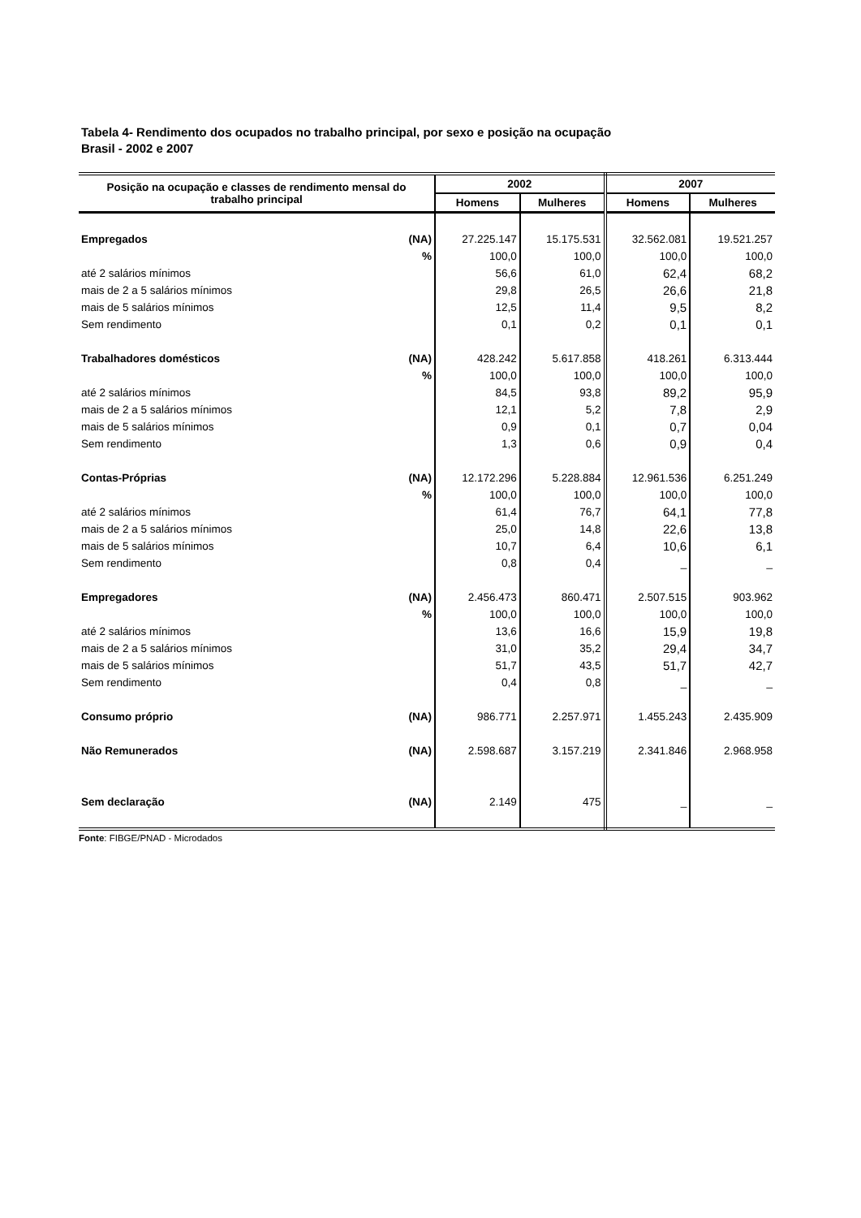Tabela 4- Rendimento dos ocupados no trabalho principal, por sexo e posição na ocupação
Brasil - 2002 e 2007
| Posição na ocupação e classes de rendimento mensal do trabalho principal | | 2002 | | 2007 | |
| --- | --- | --- | --- | --- | --- |
| | | Homens | Mulheres | Homens | Mulheres |
| Empregados | (NA) | 27.225.147 | 15.175.531 | 32.562.081 | 19.521.257 |
| | % | 100,0 | 100,0 | 100,0 | 100,0 |
| até 2 salários mínimos | | 56,6 | 61,0 | 62,4 | 68,2 |
| mais de 2 a 5 salários mínimos | | 29,8 | 26,5 | 26,6 | 21,8 |
| mais de 5 salários mínimos | | 12,5 | 11,4 | 9,5 | 8,2 |
| Sem rendimento | | 0,1 | 0,2 | 0,1 | 0,1 |
| Trabalhadores domésticos | (NA) | 428.242 | 5.617.858 | 418.261 | 6.313.444 |
| | % | 100,0 | 100,0 | 100,0 | 100,0 |
| até 2 salários mínimos | | 84,5 | 93,8 | 89,2 | 95,9 |
| mais de 2 a 5 salários mínimos | | 12,1 | 5,2 | 7,8 | 2,9 |
| mais de 5 salários mínimos | | 0,9 | 0,1 | 0,7 | 0,04 |
| Sem rendimento | | 1,3 | 0,6 | 0,9 | 0,4 |
| Contas-Próprias | (NA) | 12.172.296 | 5.228.884 | 12.961.536 | 6.251.249 |
| | % | 100,0 | 100,0 | 100,0 | 100,0 |
| até 2 salários mínimos | | 61,4 | 76,7 | 64,1 | 77,8 |
| mais de 2 a 5 salários mínimos | | 25,0 | 14,8 | 22,6 | 13,8 |
| mais de 5 salários mínimos | | 10,7 | 6,4 | 10,6 | 6,1 |
| Sem rendimento | | 0,8 | 0,4 | _ | _ |
| Empregadores | (NA) | 2.456.473 | 860.471 | 2.507.515 | 903.962 |
| | % | 100,0 | 100,0 | 100,0 | 100,0 |
| até 2 salários mínimos | | 13,6 | 16,6 | 15,9 | 19,8 |
| mais de 2 a 5 salários mínimos | | 31,0 | 35,2 | 29,4 | 34,7 |
| mais de 5 salários mínimos | | 51,7 | 43,5 | 51,7 | 42,7 |
| Sem rendimento | | 0,4 | 0,8 | _ | _ |
| Consumo próprio | (NA) | 986.771 | 2.257.971 | 1.455.243 | 2.435.909 |
| Não Remunerados | (NA) | 2.598.687 | 3.157.219 | 2.341.846 | 2.968.958 |
| Sem declaração | (NA) | 2.149 | 475 | _ | _ |
Fonte: FIBGE/PNAD - Microdados